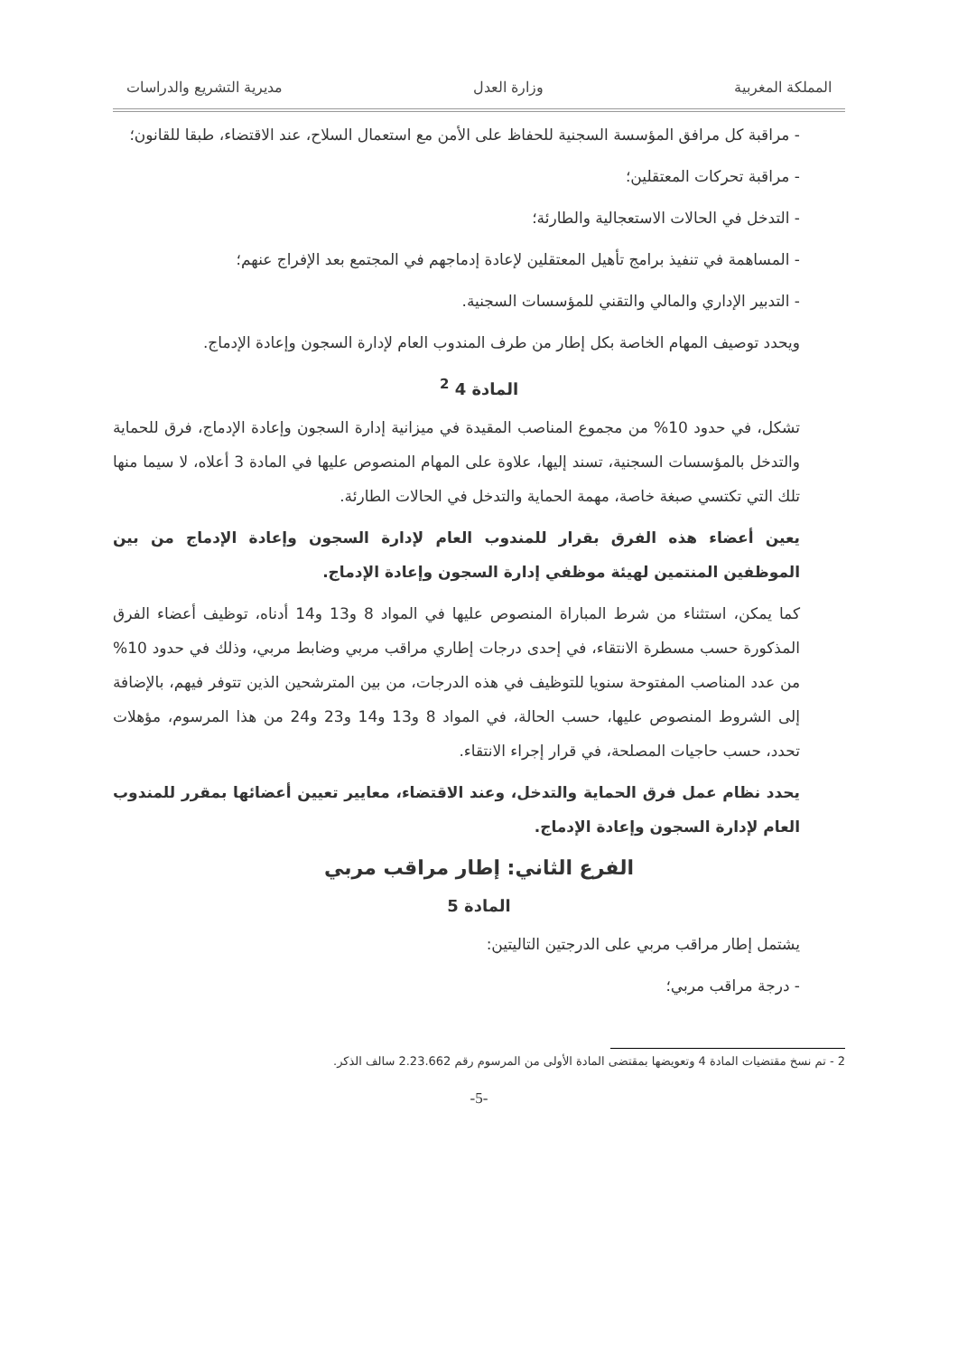المملكة المغربية وزارة العدل مديرية التشريع والدراسات
- مراقبة كل مرافق المؤسسة السجنية للحفاظ على الأمن مع استعمال السلاح، عند الاقتضاء، طبقا للقانون؛
- مراقبة تحركات المعتقلين؛
- التدخل في الحالات الاستعجالية والطارئة؛
- المساهمة في تنفيذ برامج تأهيل المعتقلين لإعادة إدماجهم في المجتمع بعد الإفراج عنهم؛
- التدبير الإداري والمالي والتقني للمؤسسات السجنية.
ويحدد توصيف المهام الخاصة بكل إطار من طرف المندوب العام لإدارة السجون وإعادة الإدماج.
المادة 4 <sup>2</sup>
تشكل، في حدود 10% من مجموع المناصب المقيدة في ميزانية إدارة السجون وإعادة الإدماج، فرق للحماية والتدخل بالمؤسسات السجنية، تسند إليها، علاوة على المهام المنصوص عليها في المادة 3 أعلاه، لا سيما منها تلك التي تكتسي صبغة خاصة، مهمة الحماية والتدخل في الحالات الطارئة.
يعين أعضاء هذه الفرق بقرار للمندوب العام لإدارة السجون وإعادة الإدماج من بين الموظفين المنتمين لهيئة موظفي إدارة السجون وإعادة الإدماج.
كما يمكن، استثناء من شرط المباراة المنصوص عليها في المواد 8 و13 و14 أدناه، توظيف أعضاء الفرق المذكورة حسب مسطرة الانتقاء، في إحدى درجات إطاري مراقب مربي وضابط مربي، وذلك في حدود 10% من عدد المناصب المفتوحة سنويا للتوظيف في هذه الدرجات، من بين المترشحين الذين تتوفر فيهم، بالإضافة إلى الشروط المنصوص عليها، حسب الحالة، في المواد 8 و13 و14 و23 و24 من هذا المرسوم، مؤهلات تحدد، حسب حاجيات المصلحة، في قرار إجراء الانتقاء.
يحدد نظام عمل فرق الحماية والتدخل، وعند الاقتضاء، معايير تعيين أعضائها بمقرر للمندوب العام لإدارة السجون وإعادة الإدماج.
الفرع الثاني: إطار مراقب مربي
المادة 5
يشتمل إطار مراقب مربي على الدرجتين التاليتين:
- درجة مراقب مربي؛
2 - تم نسخ مقتضيات المادة 4 وتعويضها بمقتضى المادة الأولى من المرسوم رقم 2.23.662 سالف الذكر.
-5-